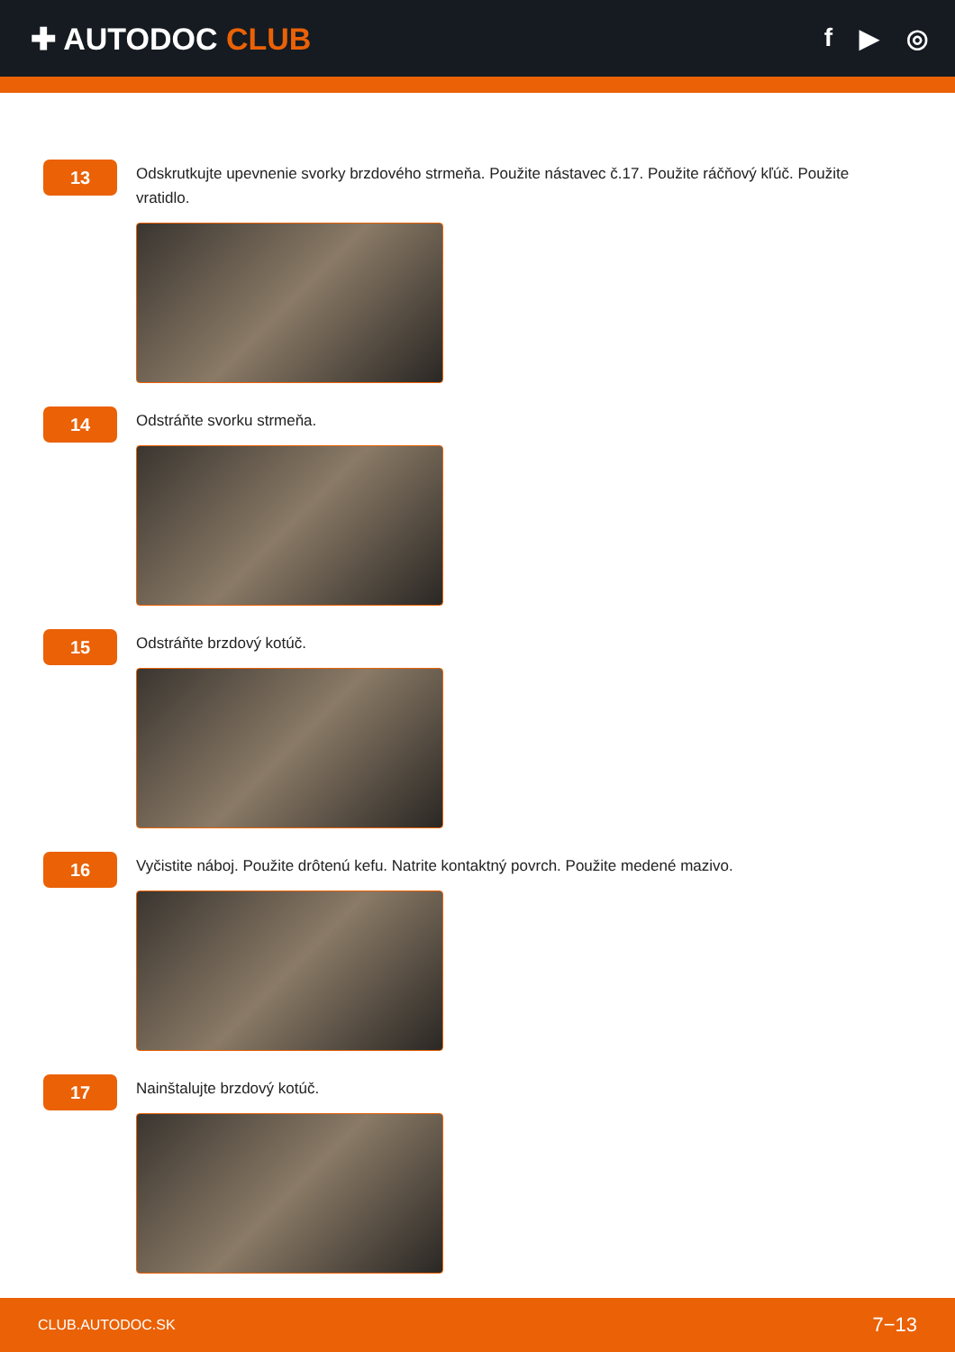✚ AUTODOC CLUB
f ▶ ◎
13
Odskrutkujte upevnenie svorky brzdového strmeňa. Použite nástavec č.17. Použite ráčňový kľúč. Použite vratidlo.
14
Odstráňte svorku strmeňa.
15
Odstráňte brzdový kotúč.
16
Vyčistite náboj. Použite drôtenú kefu. Natrite kontaktný povrch. Použite medené mazivo.
17
Nainštalujte brzdový kotúč.
CLUB.AUTODOC.SK 7−13